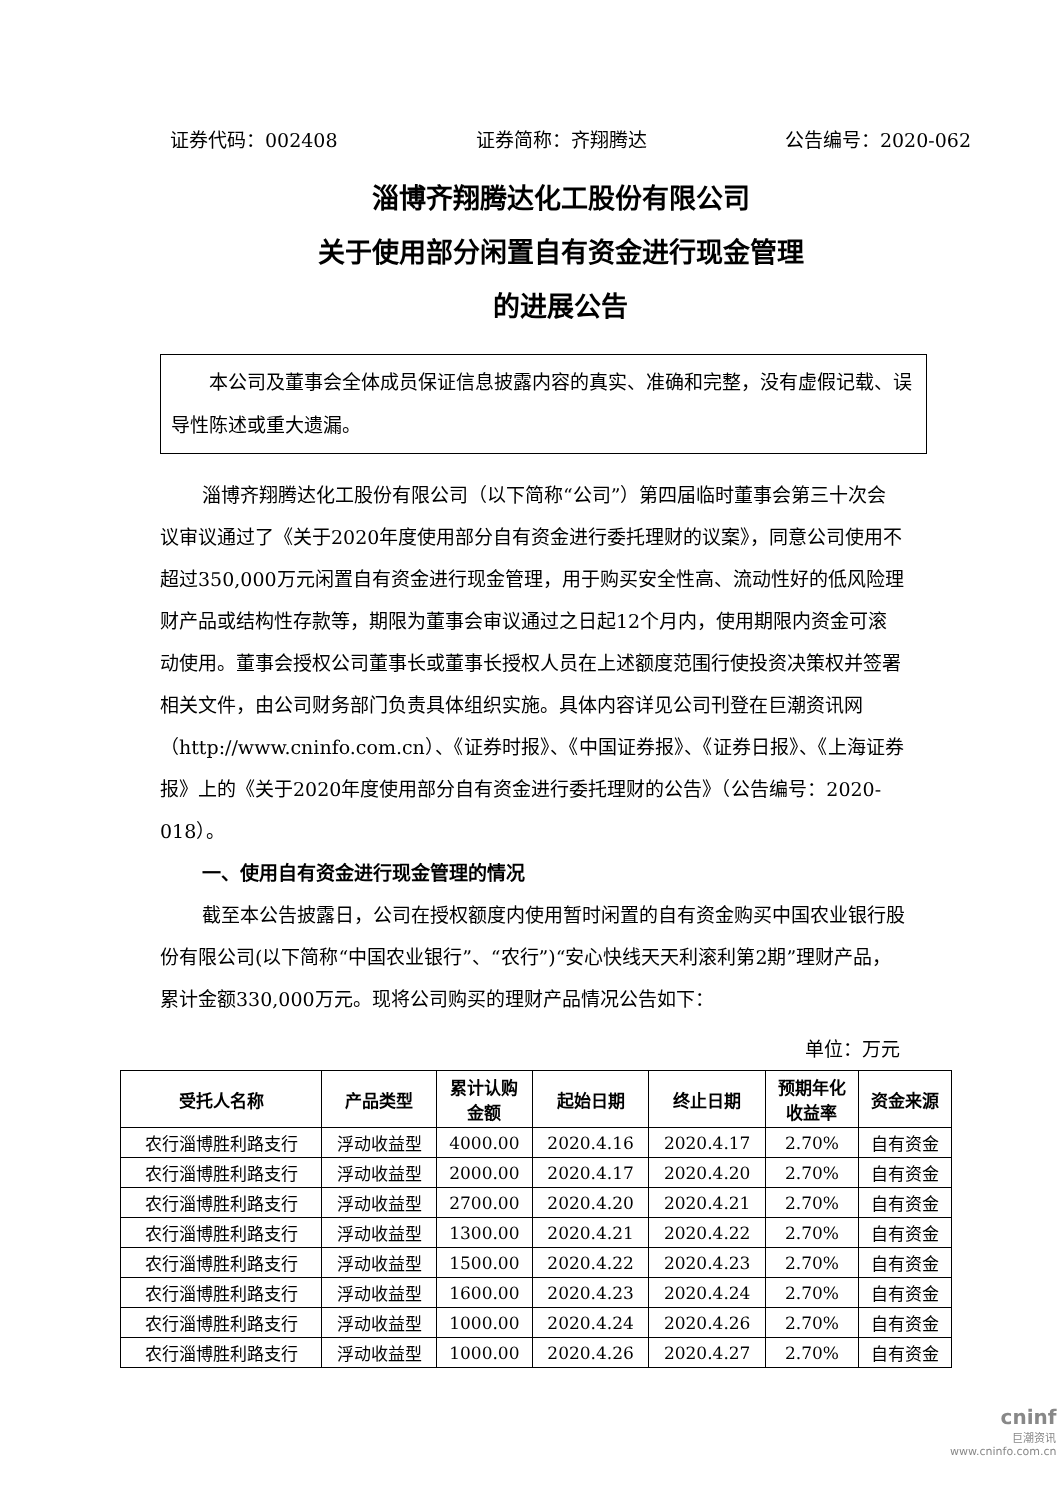证券代码：002408 证券简称：齐翔腾达 公告编号：2020-062
淄博齐翔腾达化工股份有限公司
关于使用部分闲置自有资金进行现金管理
的进展公告
　　本公司及董事会全体成员保证信息披露内容的真实、准确和完整，没有虚假记载、误导性陈述或重大遗漏。
淄博齐翔腾达化工股份有限公司（以下简称“公司”）第四届临时董事会第三十次会议审议通过了《关于2020年度使用部分自有资金进行委托理财的议案》，同意公司使用不超过350,000万元闲置自有资金进行现金管理，用于购买安全性高、流动性好的低风险理财产品或结构性存款等，期限为董事会审议通过之日起12个月内，使用期限内资金可滚动使用。董事会授权公司董事长或董事长授权人员在上述额度范围行使投资决策权并签署相关文件，由公司财务部门负责具体组织实施。具体内容详见公司刊登在巨潮资讯网（http://www.cninfo.com.cn）、《证券时报》、《中国证券报》、《证券日报》、《上海证券报》上的《关于2020年度使用部分自有资金进行委托理财的公告》（公告编号：2020-018）。
一、使用自有资金进行现金管理的情况
截至本公告披露日，公司在授权额度内使用暂时闲置的自有资金购买中国农业银行股份有限公司(以下简称“中国农业银行”、“农行”)“安心快线天天利滚利第2期”理财产品，累计金额330,000万元。现将公司购买的理财产品情况公告如下：
单位：万元
| 受托人名称 | 产品类型 | 累计认购 金额 | 起始日期 | 终止日期 | 预期年化 收益率 | 资金来源 |
| --- | --- | --- | --- | --- | --- | --- |
| 农行淄博胜利路支行 | 浮动收益型 | 4000.00 | 2020.4.16 | 2020.4.17 | 2.70% | 自有资金 |
| 农行淄博胜利路支行 | 浮动收益型 | 2000.00 | 2020.4.17 | 2020.4.20 | 2.70% | 自有资金 |
| 农行淄博胜利路支行 | 浮动收益型 | 2700.00 | 2020.4.20 | 2020.4.21 | 2.70% | 自有资金 |
| 农行淄博胜利路支行 | 浮动收益型 | 1300.00 | 2020.4.21 | 2020.4.22 | 2.70% | 自有资金 |
| 农行淄博胜利路支行 | 浮动收益型 | 1500.00 | 2020.4.22 | 2020.4.23 | 2.70% | 自有资金 |
| 农行淄博胜利路支行 | 浮动收益型 | 1600.00 | 2020.4.23 | 2020.4.24 | 2.70% | 自有资金 |
| 农行淄博胜利路支行 | 浮动收益型 | 1000.00 | 2020.4.24 | 2020.4.26 | 2.70% | 自有资金 |
| 农行淄博胜利路支行 | 浮动收益型 | 1000.00 | 2020.4.26 | 2020.4.27 | 2.70% | 自有资金 |
cninf
巨潮资讯
www.cninfo.com.cn